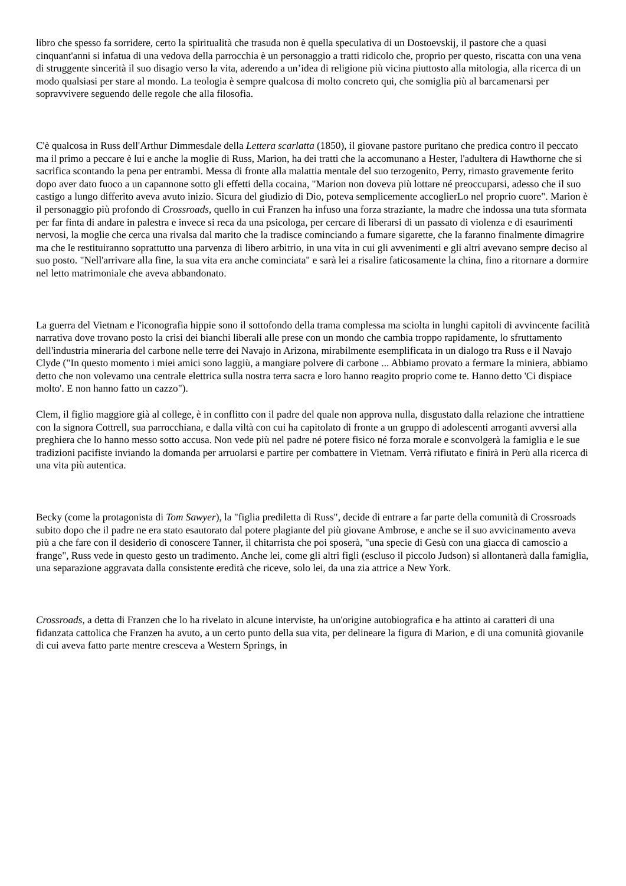libro che spesso fa sorridere, certo la spiritualità che trasuda non è quella speculativa di un Dostoevskij, il pastore che a quasi cinquant'anni si infatua di una vedova della parrocchia è un personaggio a tratti ridicolo che, proprio per questo, riscatta con una vena di struggente sincerità il suo disagio verso la vita, aderendo a un’idea di religione più vicina piuttosto alla mitologia, alla ricerca di un modo qualsiasi per stare al mondo. La teologia è sempre qualcosa di molto concreto qui, che somiglia più al barcamenarsi per sopravvivere seguendo delle regole che alla filosofia.
C'è qualcosa in Russ dell'Arthur Dimmesdale della Lettera scarlatta (1850), il giovane pastore puritano che predica contro il peccato ma il primo a peccare è lui e anche la moglie di Russ, Marion, ha dei tratti che la accomunano a Hester, l'adultera di Hawthorne che si sacrifica scontando la pena per entrambi. Messa di fronte alla malattia mentale del suo terzogenito, Perry, rimasto gravemente ferito dopo aver dato fuoco a un capannone sotto gli effetti della cocaina, "Marion non doveva più lottare né preoccuparsi, adesso che il suo castigo a lungo differito aveva avuto inizio. Sicura del giudizio di Dio, poteva semplicemente accoglierLo nel proprio cuore". Marion è il personaggio più profondo di Crossroads, quello in cui Franzen ha infuso una forza straziante, la madre che indossa una tuta sformata per far finta di andare in palestra e invece si reca da una psicologa, per cercare di liberarsi di un passato di violenza e di esaurimenti nervosi, la moglie che cerca una rivalsa dal marito che la tradisce cominciando a fumare sigarette, che la faranno finalmente dimagrire ma che le restituiranno soprattutto una parvenza di libero arbitrio, in una vita in cui gli avvenimenti e gli altri avevano sempre deciso al suo posto. "Nell'arrivare alla fine, la sua vita era anche cominciata" e sarà lei a risalire faticosamente la china, fino a ritornare a dormire nel letto matrimoniale che aveva abbandonato.
La guerra del Vietnam e l'iconografia hippie sono il sottofondo della trama complessa ma sciolta in lunghi capitoli di avvincente facilità narrativa dove trovano posto la crisi dei bianchi liberali alle prese con un mondo che cambia troppo rapidamente, lo sfruttamento dell'industria mineraria del carbone nelle terre dei Navajo in Arizona, mirabilmente esemplificata in un dialogo tra Russ e il Navajo Clyde ("In questo momento i miei amici sono laggiù, a mangiare polvere di carbone ... Abbiamo provato a fermare la miniera, abbiamo detto che non volevamo una centrale elettrica sulla nostra terra sacra e loro hanno reagito proprio come te. Hanno detto 'Ci dispiace molto'. E non hanno fatto un cazzo").
Clem, il figlio maggiore già al college, è in conflitto con il padre del quale non approva nulla, disgustato dalla relazione che intrattiene con la signora Cottrell, sua parrocchiana, e dalla viltà con cui ha capitolato di fronte a un gruppo di adolescenti arroganti avversi alla preghiera che lo hanno messo sotto accusa. Non vede più nel padre né potere fisico né forza morale e sconvolgerà la famiglia e le sue tradizioni pacifiste inviando la domanda per arruolarsi e partire per combattere in Vietnam. Verrà rifiutato e finirà in Perù alla ricerca di una vita più autentica.
Becky (come la protagonista di Tom Sawyer), la "figlia prediletta di Russ", decide di entrare a far parte della comunità di Crossroads subito dopo che il padre ne era stato esautorato dal potere plagiante del più giovane Ambrose, e anche se il suo avvicinamento aveva più a che fare con il desiderio di conoscere Tanner, il chitarrista che poi sposerà, "una specie di Gesù con una giacca di camoscio a frange", Russ vede in questo gesto un tradimento. Anche lei, come gli altri figli (escluso il piccolo Judson) si allontanerà dalla famiglia, una separazione aggravata dalla consistente eredità che riceve, solo lei, da una zia attrice a New York.
Crossroads, a detta di Franzen che lo ha rivelato in alcune interviste, ha un'origine autobiografica e ha attinto ai caratteri di una fidanzata cattolica che Franzen ha avuto, a un certo punto della sua vita, per delineare la figura di Marion, e di una comunità giovanile di cui aveva fatto parte mentre cresceva a Western Springs, in